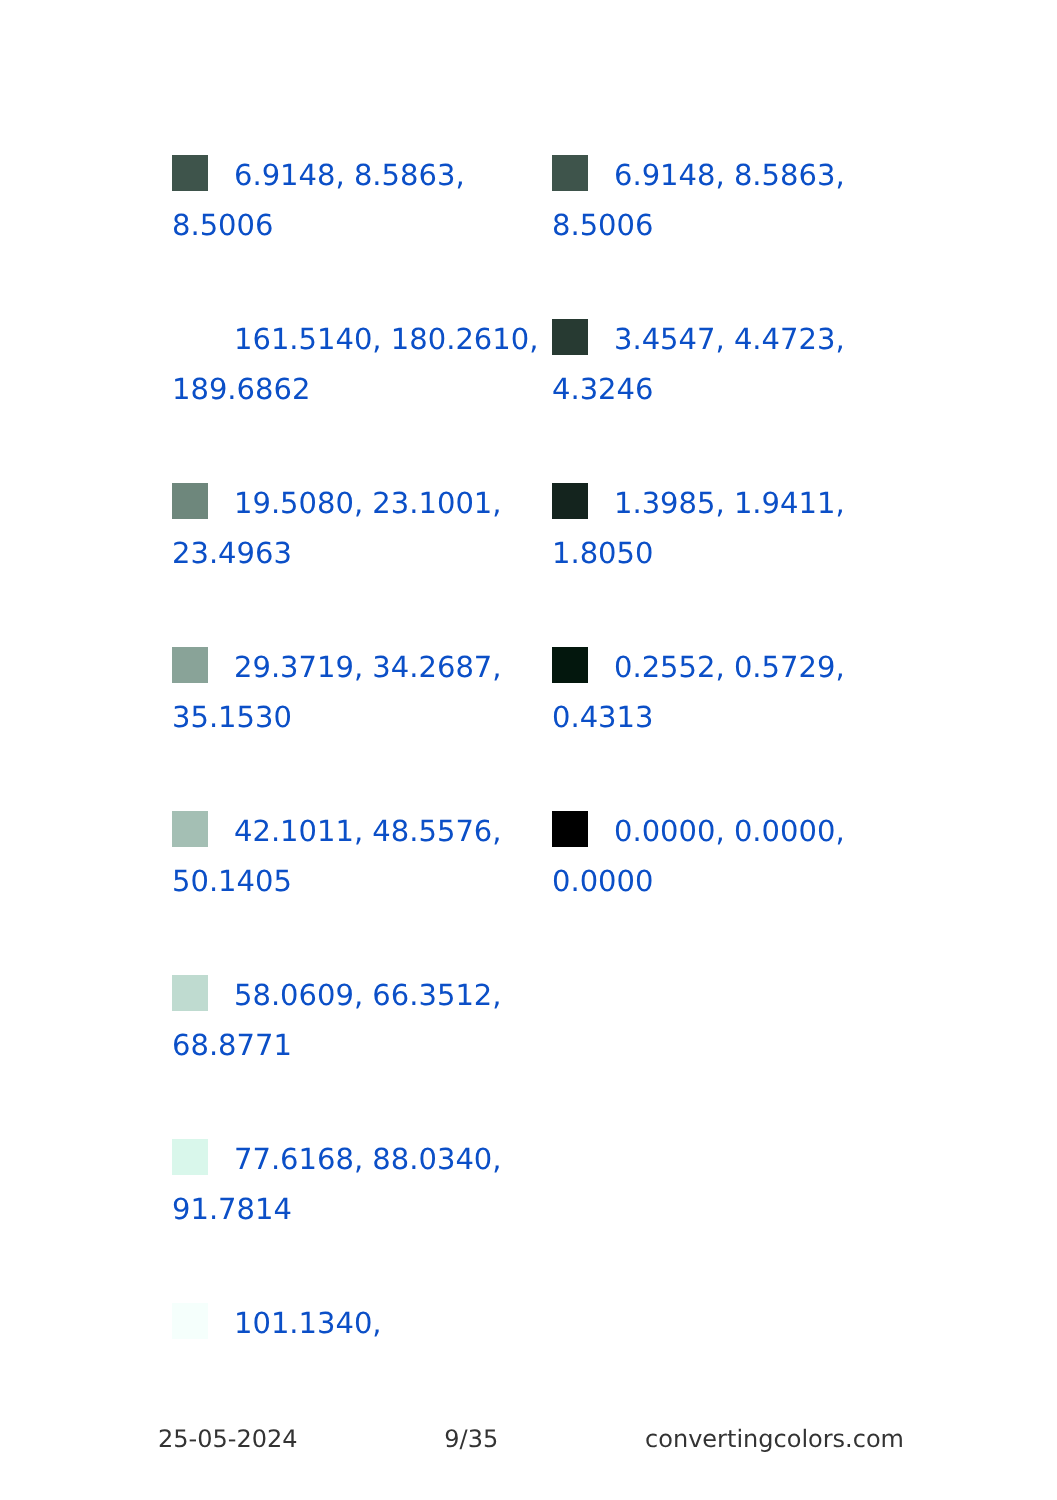6.9148, 8.5863, 8.5006
161.5140, 180.2610, 189.6862
19.5080, 23.1001, 23.4963
29.3719, 34.2687, 35.1530
42.1011, 48.5576, 50.1405
58.0609, 66.3512, 68.8771
77.6168, 88.0340, 91.7814
101.1340,
6.9148, 8.5863, 8.5006
3.4547, 4.4723, 4.3246
1.3985, 1.9411, 1.8050
0.2552, 0.5729, 0.4313
0.0000, 0.0000, 0.0000
25-05-2024 9/35 convertingcolors.com